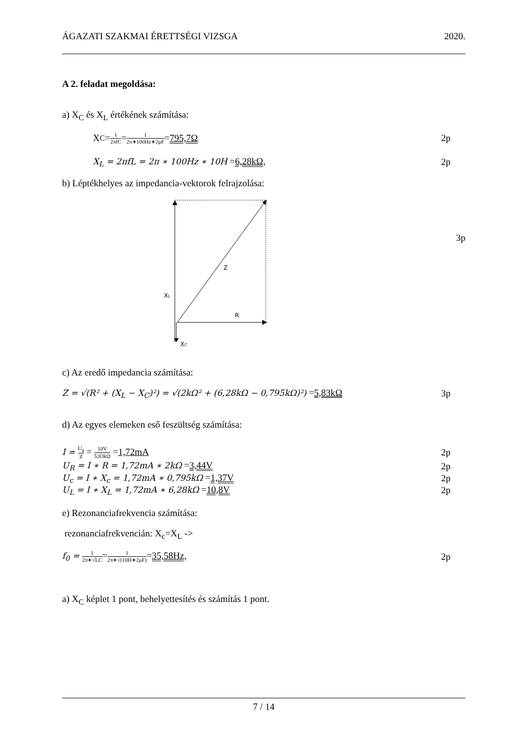ÁGAZATI SZAKMAI ÉRETTSÉGI VIZSGA 2020.
A 2. feladat megoldása:
a) X<sub>C</sub> és X<sub>L</sub> értékének számítása:
X<sub>C</sub> = 1 2πfC = 1 2π∗100Hz∗2μF = 795,7Ω 2p
X<sub>L</sub> = 2πfL = 2π ∗ 100Hz ∗ 10H =6,28kΩ, 2p
b) Léptékhelyes az impedancia-vektorok felrajzolása:
Z
XL
R
XC
3p
c) Az eredő impedancia számítása:
Z = √(R² + (X<sub>L</sub> − X<sub>C</sub>)²) = √(2kΩ² + (6,28kΩ − 0,795kΩ)²) =5,83kΩ 3p
d) Az egyes elemeken eső feszültség számítása:
I = U<sub>g</sub> Z = 10V 5,83kΩ =1,72mA 2p
U<sub>R</sub> = I ∗ R = 1,72mA ∗ 2kΩ =3,44V 2p
U<sub>c</sub> = I ∗ X<sub>c</sub> = 1,72mA ∗ 0,795kΩ =1,37V 2p
U<sub>L</sub> = I ∗ X<sub>L</sub> = 1,72mA ∗ 6,28kΩ =10,8V 2p
e) Rezonanciafrekvencia számítása:
rezonanciafrekvencián: X<sub>c</sub>=X<sub>L</sub> ->
f<sub>0</sub> = 1 2π∗√LC=1 2π∗√(10H∗2μF)=35,58Hz, 2p
a) X<sub>C</sub> képlet 1 pont, behelyettesítés és számítás 1 pont.
7 / 14